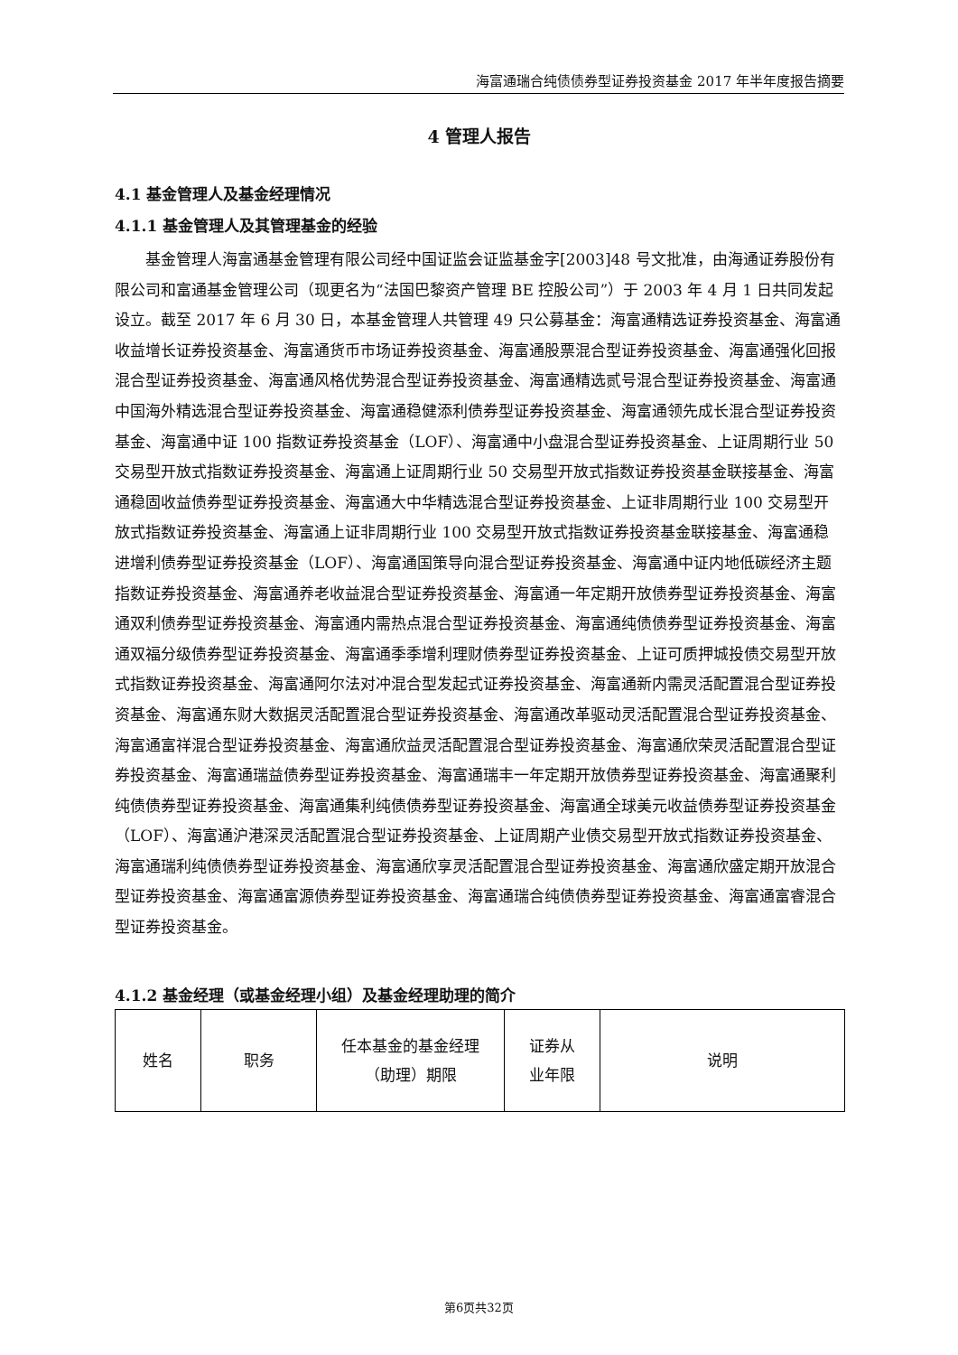海富通瑞合纯债债券型证券投资基金 2017 年半年度报告摘要
4 管理人报告
4.1 基金管理人及基金经理情况
4.1.1 基金管理人及其管理基金的经验
基金管理人海富通基金管理有限公司经中国证监会证监基金字[2003]48 号文批准，由海通证券股份有限公司和富通基金管理公司（现更名为“法国巴黎资产管理 BE 控股公司”）于 2003 年 4 月 1 日共同发起设立。截至 2017 年 6 月 30 日，本基金管理人共管理 49 只公募基金：海富通精选证券投资基金、海富通收益增长证券投资基金、海富通货币市场证券投资基金、海富通股票混合型证券投资基金、海富通强化回报混合型证券投资基金、海富通风格优势混合型证券投资基金、海富通精选贰号混合型证券投资基金、海富通中国海外精选混合型证券投资基金、海富通稳健添利债券型证券投资基金、海富通领先成长混合型证券投资基金、海富通中证 100 指数证券投资基金（LOF）、海富通中小盘混合型证券投资基金、上证周期行业 50 交易型开放式指数证券投资基金、海富通上证周期行业 50 交易型开放式指数证券投资基金联接基金、海富通稳固收益债券型证券投资基金、海富通大中华精选混合型证券投资基金、上证非周期行业 100 交易型开放式指数证券投资基金、海富通上证非周期行业 100 交易型开放式指数证券投资基金联接基金、海富通稳进增利债券型证券投资基金（LOF）、海富通国策导向混合型证券投资基金、海富通中证内地低碳经济主题指数证券投资基金、海富通养老收益混合型证券投资基金、海富通一年定期开放债券型证券投资基金、海富通双利债券型证券投资基金、海富通内需热点混合型证券投资基金、海富通纯债债券型证券投资基金、海富通双福分级债券型证券投资基金、海富通季季增利理财债券型证券投资基金、上证可质押城投债交易型开放式指数证券投资基金、海富通阿尔法对冲混合型发起式证券投资基金、海富通新内需灵活配置混合型证券投资基金、海富通东财大数据灵活配置混合型证券投资基金、海富通改革驱动灵活配置混合型证券投资基金、海富通富祥混合型证券投资基金、海富通欣益灵活配置混合型证券投资基金、海富通欣荣灵活配置混合型证券投资基金、海富通瑞益债券型证券投资基金、海富通瑞丰一年定期开放债券型证券投资基金、海富通聚利纯债债券型证券投资基金、海富通集利纯债债券型证券投资基金、海富通全球美元收益债券型证券投资基金（LOF）、海富通沪港深灵活配置混合型证券投资基金、上证周期产业债交易型开放式指数证券投资基金、海富通瑞利纯债债券型证券投资基金、海富通欣享灵活配置混合型证券投资基金、海富通欣盛定期开放混合型证券投资基金、海富通富源债券型证券投资基金、海富通瑞合纯债债券型证券投资基金、海富通富睿混合型证券投资基金。
4.1.2 基金经理（或基金经理小组）及基金经理助理的简介
| 姓名 | 职务 | 任本基金的基金经理 （助理）期限 | 证券从 业年限 | 说明 |
第6页共32页